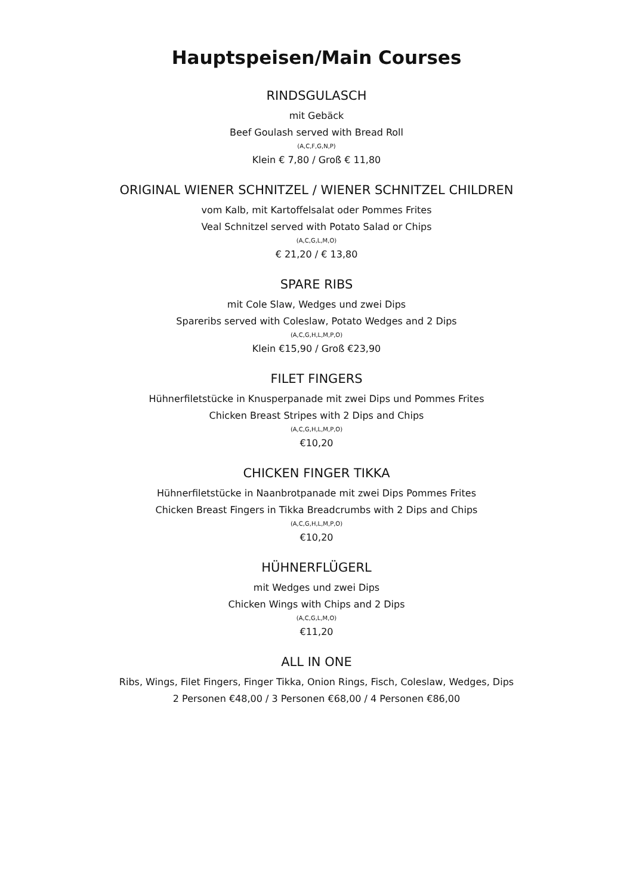Hauptspeisen/Main Courses
RINDSGULASCH
mit Gebäck
Beef Goulash served with Bread Roll
(A,C,F,G,N,P)
Klein € 7,80 / Groß € 11,80
ORIGINAL WIENER SCHNITZEL / WIENER SCHNITZEL CHILDREN
vom Kalb, mit Kartoffelsalat oder Pommes Frites
Veal Schnitzel served with Potato Salad or Chips
(A,C,G,L,M,O)
€ 21,20 / € 13,80
SPARE RIBS
mit Cole Slaw, Wedges und zwei Dips
Spareribs served with Coleslaw, Potato Wedges and 2 Dips
(A,C,G,H,L,M,P,O)
Klein €15,90 / Groß €23,90
FILET FINGERS
Hühnerfiletstücke in Knusperpanade mit zwei Dips und Pommes Frites
Chicken Breast Stripes with 2 Dips and Chips
(A,C,G,H,L,M,P,O)
€10,20
CHICKEN FINGER TIKKA
Hühnerfiletstücke in Naanbrotpanade mit zwei Dips Pommes Frites
Chicken Breast Fingers in Tikka Breadcrumbs with 2 Dips and Chips
(A,C,G,H,L,M,P,O)
€10,20
HÜHNERFLÜGERL
mit Wedges und zwei Dips
Chicken Wings with Chips and 2 Dips
(A,C,G,L,M,O)
€11,20
ALL IN ONE
Ribs, Wings, Filet Fingers, Finger Tikka, Onion Rings, Fisch, Coleslaw, Wedges, Dips
2 Personen €48,00 / 3 Personen €68,00 / 4 Personen €86,00